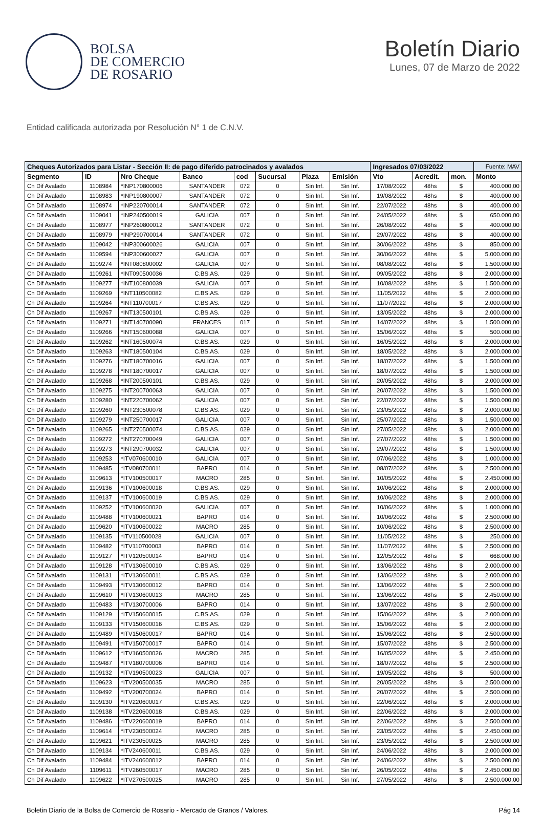BOLSA
DE COMERCIO
DE ROSARIO
Boletín Diario
Lunes, 07 de Marzo de 2022
Entidad calificada autorizada por Resolución N° 1 de C.N.V.
| Cheques Autorizados para Listar - Sección II: de pago diferido patrocinados y avalados | | | | | | | | Ingresados 07/03/2022 | | | Fuente: MAV |
| Segmento | ID | Nro Cheque | Banco | cod | Sucursal | Plaza | Emisión | Vto | Acredit. | mon. | Monto |
| Ch Dif Avalado | 1108984 | *INP170800006 | SANTANDER | 072 | 0 | Sin Inf. | Sin Inf. | 17/08/2022 | 48hs | $ | 400.000,00 |
| Ch Dif Avalado | 1108983 | *INP190800007 | SANTANDER | 072 | 0 | Sin Inf. | Sin Inf. | 19/08/2022 | 48hs | $ | 400.000,00 |
| Ch Dif Avalado | 1108974 | *INP220700014 | SANTANDER | 072 | 0 | Sin Inf. | Sin Inf. | 22/07/2022 | 48hs | $ | 400.000,00 |
| Ch Dif Avalado | 1109041 | *INP240500019 | GALICIA | 007 | 0 | Sin Inf. | Sin Inf. | 24/05/2022 | 48hs | $ | 650.000,00 |
| Ch Dif Avalado | 1108977 | *INP260800012 | SANTANDER | 072 | 0 | Sin Inf. | Sin Inf. | 26/08/2022 | 48hs | $ | 400.000,00 |
| Ch Dif Avalado | 1108979 | *INP290700014 | SANTANDER | 072 | 0 | Sin Inf. | Sin Inf. | 29/07/2022 | 48hs | $ | 400.000,00 |
| Ch Dif Avalado | 1109042 | *INP300600026 | GALICIA | 007 | 0 | Sin Inf. | Sin Inf. | 30/06/2022 | 48hs | $ | 850.000,00 |
| Ch Dif Avalado | 1109594 | *INP300600027 | GALICIA | 007 | 0 | Sin Inf. | Sin Inf. | 30/06/2022 | 48hs | $ | 5.000.000,00 |
| Ch Dif Avalado | 1109274 | *INT080800002 | GALICIA | 007 | 0 | Sin Inf. | Sin Inf. | 08/08/2022 | 48hs | $ | 1.500.000,00 |
| Ch Dif Avalado | 1109261 | *INT090500036 | C.BS.AS. | 029 | 0 | Sin Inf. | Sin Inf. | 09/05/2022 | 48hs | $ | 2.000.000,00 |
| Ch Dif Avalado | 1109277 | *INT100800039 | GALICIA | 007 | 0 | Sin Inf. | Sin Inf. | 10/08/2022 | 48hs | $ | 1.500.000,00 |
| Ch Dif Avalado | 1109269 | *INT110500082 | C.BS.AS. | 029 | 0 | Sin Inf. | Sin Inf. | 11/05/2022 | 48hs | $ | 2.000.000,00 |
| Ch Dif Avalado | 1109264 | *INT110700017 | C.BS.AS. | 029 | 0 | Sin Inf. | Sin Inf. | 11/07/2022 | 48hs | $ | 2.000.000,00 |
| Ch Dif Avalado | 1109267 | *INT130500101 | C.BS.AS. | 029 | 0 | Sin Inf. | Sin Inf. | 13/05/2022 | 48hs | $ | 2.000.000,00 |
| Ch Dif Avalado | 1109271 | *INT140700090 | FRANCES | 017 | 0 | Sin Inf. | Sin Inf. | 14/07/2022 | 48hs | $ | 1.500.000,00 |
| Ch Dif Avalado | 1109266 | *INT150600088 | GALICIA | 007 | 0 | Sin Inf. | Sin Inf. | 15/06/2022 | 48hs | $ | 500.000,00 |
| Ch Dif Avalado | 1109262 | *INT160500074 | C.BS.AS. | 029 | 0 | Sin Inf. | Sin Inf. | 16/05/2022 | 48hs | $ | 2.000.000,00 |
| Ch Dif Avalado | 1109263 | *INT180500104 | C.BS.AS. | 029 | 0 | Sin Inf. | Sin Inf. | 18/05/2022 | 48hs | $ | 2.000.000,00 |
| Ch Dif Avalado | 1109276 | *INT180700016 | GALICIA | 007 | 0 | Sin Inf. | Sin Inf. | 18/07/2022 | 48hs | $ | 1.500.000,00 |
| Ch Dif Avalado | 1109278 | *INT180700017 | GALICIA | 007 | 0 | Sin Inf. | Sin Inf. | 18/07/2022 | 48hs | $ | 1.500.000,00 |
| Ch Dif Avalado | 1109268 | *INT200500101 | C.BS.AS. | 029 | 0 | Sin Inf. | Sin Inf. | 20/05/2022 | 48hs | $ | 2.000.000,00 |
| Ch Dif Avalado | 1109275 | *INT200700063 | GALICIA | 007 | 0 | Sin Inf. | Sin Inf. | 20/07/2022 | 48hs | $ | 1.500.000,00 |
| Ch Dif Avalado | 1109280 | *INT220700062 | GALICIA | 007 | 0 | Sin Inf. | Sin Inf. | 22/07/2022 | 48hs | $ | 1.500.000,00 |
| Ch Dif Avalado | 1109260 | *INT230500078 | C.BS.AS. | 029 | 0 | Sin Inf. | Sin Inf. | 23/05/2022 | 48hs | $ | 2.000.000,00 |
| Ch Dif Avalado | 1109279 | *INT250700017 | GALICIA | 007 | 0 | Sin Inf. | Sin Inf. | 25/07/2022 | 48hs | $ | 1.500.000,00 |
| Ch Dif Avalado | 1109265 | *INT270500074 | C.BS.AS. | 029 | 0 | Sin Inf. | Sin Inf. | 27/05/2022 | 48hs | $ | 2.000.000,00 |
| Ch Dif Avalado | 1109272 | *INT270700049 | GALICIA | 007 | 0 | Sin Inf. | Sin Inf. | 27/07/2022 | 48hs | $ | 1.500.000,00 |
| Ch Dif Avalado | 1109273 | *INT290700032 | GALICIA | 007 | 0 | Sin Inf. | Sin Inf. | 29/07/2022 | 48hs | $ | 1.500.000,00 |
| Ch Dif Avalado | 1109253 | *ITV070600010 | GALICIA | 007 | 0 | Sin Inf. | Sin Inf. | 07/06/2022 | 48hs | $ | 1.000.000,00 |
| Ch Dif Avalado | 1109485 | *ITV080700011 | BAPRO | 014 | 0 | Sin Inf. | Sin Inf. | 08/07/2022 | 48hs | $ | 2.500.000,00 |
| Ch Dif Avalado | 1109613 | *ITV100500017 | MACRO | 285 | 0 | Sin Inf. | Sin Inf. | 10/05/2022 | 48hs | $ | 2.450.000,00 |
| Ch Dif Avalado | 1109136 | *ITV100600018 | C.BS.AS. | 029 | 0 | Sin Inf. | Sin Inf. | 10/06/2022 | 48hs | $ | 2.000.000,00 |
| Ch Dif Avalado | 1109137 | *ITV100600019 | C.BS.AS. | 029 | 0 | Sin Inf. | Sin Inf. | 10/06/2022 | 48hs | $ | 2.000.000,00 |
| Ch Dif Avalado | 1109252 | *ITV100600020 | GALICIA | 007 | 0 | Sin Inf. | Sin Inf. | 10/06/2022 | 48hs | $ | 1.000.000,00 |
| Ch Dif Avalado | 1109488 | *ITV100600021 | BAPRO | 014 | 0 | Sin Inf. | Sin Inf. | 10/06/2022 | 48hs | $ | 2.500.000,00 |
| Ch Dif Avalado | 1109620 | *ITV100600022 | MACRO | 285 | 0 | Sin Inf. | Sin Inf. | 10/06/2022 | 48hs | $ | 2.500.000,00 |
| Ch Dif Avalado | 1109135 | *ITV110500028 | GALICIA | 007 | 0 | Sin Inf. | Sin Inf. | 11/05/2022 | 48hs | $ | 250.000,00 |
| Ch Dif Avalado | 1109482 | *ITV110700003 | BAPRO | 014 | 0 | Sin Inf. | Sin Inf. | 11/07/2022 | 48hs | $ | 2.500.000,00 |
| Ch Dif Avalado | 1109127 | *ITV120500014 | BAPRO | 014 | 0 | Sin Inf. | Sin Inf. | 12/05/2022 | 48hs | $ | 668.000,00 |
| Ch Dif Avalado | 1109128 | *ITV130600010 | C.BS.AS. | 029 | 0 | Sin Inf. | Sin Inf. | 13/06/2022 | 48hs | $ | 2.000.000,00 |
| Ch Dif Avalado | 1109131 | *ITV130600011 | C.BS.AS. | 029 | 0 | Sin Inf. | Sin Inf. | 13/06/2022 | 48hs | $ | 2.000.000,00 |
| Ch Dif Avalado | 1109493 | *ITV130600012 | BAPRO | 014 | 0 | Sin Inf. | Sin Inf. | 13/06/2022 | 48hs | $ | 2.500.000,00 |
| Ch Dif Avalado | 1109610 | *ITV130600013 | MACRO | 285 | 0 | Sin Inf. | Sin Inf. | 13/06/2022 | 48hs | $ | 2.450.000,00 |
| Ch Dif Avalado | 1109483 | *ITV130700006 | BAPRO | 014 | 0 | Sin Inf. | Sin Inf. | 13/07/2022 | 48hs | $ | 2.500.000,00 |
| Ch Dif Avalado | 1109129 | *ITV150600015 | C.BS.AS. | 029 | 0 | Sin Inf. | Sin Inf. | 15/06/2022 | 48hs | $ | 2.000.000,00 |
| Ch Dif Avalado | 1109133 | *ITV150600016 | C.BS.AS. | 029 | 0 | Sin Inf. | Sin Inf. | 15/06/2022 | 48hs | $ | 2.000.000,00 |
| Ch Dif Avalado | 1109489 | *ITV150600017 | BAPRO | 014 | 0 | Sin Inf. | Sin Inf. | 15/06/2022 | 48hs | $ | 2.500.000,00 |
| Ch Dif Avalado | 1109491 | *ITV150700017 | BAPRO | 014 | 0 | Sin Inf. | Sin Inf. | 15/07/2022 | 48hs | $ | 2.500.000,00 |
| Ch Dif Avalado | 1109612 | *ITV160500026 | MACRO | 285 | 0 | Sin Inf. | Sin Inf. | 16/05/2022 | 48hs | $ | 2.450.000,00 |
| Ch Dif Avalado | 1109487 | *ITV180700006 | BAPRO | 014 | 0 | Sin Inf. | Sin Inf. | 18/07/2022 | 48hs | $ | 2.500.000,00 |
| Ch Dif Avalado | 1109132 | *ITV190500023 | GALICIA | 007 | 0 | Sin Inf. | Sin Inf. | 19/05/2022 | 48hs | $ | 500.000,00 |
| Ch Dif Avalado | 1109623 | *ITV200500035 | MACRO | 285 | 0 | Sin Inf. | Sin Inf. | 20/05/2022 | 48hs | $ | 2.500.000,00 |
| Ch Dif Avalado | 1109492 | *ITV200700024 | BAPRO | 014 | 0 | Sin Inf. | Sin Inf. | 20/07/2022 | 48hs | $ | 2.500.000,00 |
| Ch Dif Avalado | 1109130 | *ITV220600017 | C.BS.AS. | 029 | 0 | Sin Inf. | Sin Inf. | 22/06/2022 | 48hs | $ | 2.000.000,00 |
| Ch Dif Avalado | 1109138 | *ITV220600018 | C.BS.AS. | 029 | 0 | Sin Inf. | Sin Inf. | 22/06/2022 | 48hs | $ | 2.000.000,00 |
| Ch Dif Avalado | 1109486 | *ITV220600019 | BAPRO | 014 | 0 | Sin Inf. | Sin Inf. | 22/06/2022 | 48hs | $ | 2.500.000,00 |
| Ch Dif Avalado | 1109614 | *ITV230500024 | MACRO | 285 | 0 | Sin Inf. | Sin Inf. | 23/05/2022 | 48hs | $ | 2.450.000,00 |
| Ch Dif Avalado | 1109621 | *ITV230500025 | MACRO | 285 | 0 | Sin Inf. | Sin Inf. | 23/05/2022 | 48hs | $ | 2.500.000,00 |
| Ch Dif Avalado | 1109134 | *ITV240600011 | C.BS.AS. | 029 | 0 | Sin Inf. | Sin Inf. | 24/06/2022 | 48hs | $ | 2.000.000,00 |
| Ch Dif Avalado | 1109484 | *ITV240600012 | BAPRO | 014 | 0 | Sin Inf. | Sin Inf. | 24/06/2022 | 48hs | $ | 2.500.000,00 |
| Ch Dif Avalado | 1109611 | *ITV260500017 | MACRO | 285 | 0 | Sin Inf. | Sin Inf. | 26/05/2022 | 48hs | $ | 2.450.000,00 |
| Ch Dif Avalado | 1109622 | *ITV270500025 | MACRO | 285 | 0 | Sin Inf. | Sin Inf. | 27/05/2022 | 48hs | $ | 2.500.000,00 |
Boletin Diario de la Bolsa de Comercio de Rosario - Mercado de Granos / Valores. Pág 14